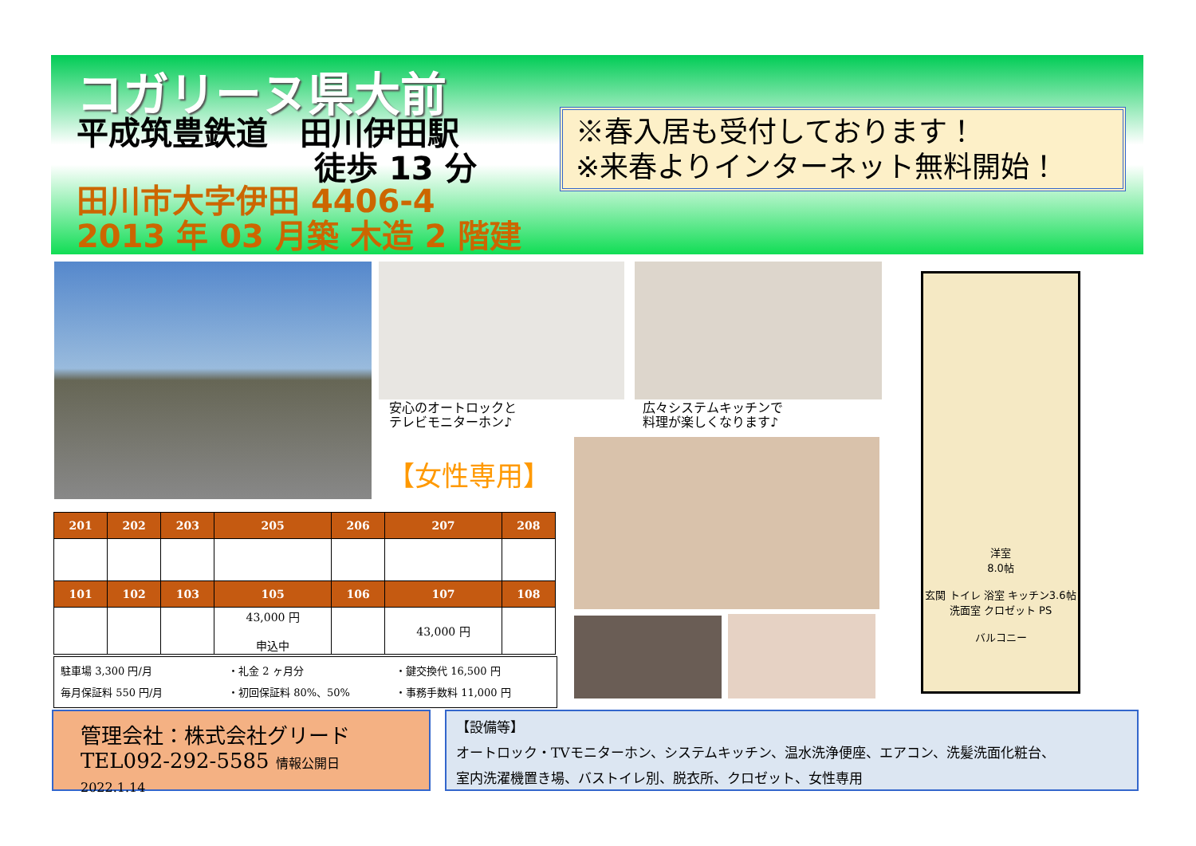コガリーヌ県大前
平成筑豊鉄道　田川伊田駅
徒歩 13 分
田川市大字伊田 4406-4
2013 年 03 月築 木造 2 階建
※春入居も受付しております！
※来春よりインターネット無料開始！
安心のオートロックと
テレビモニターホン♪
広々システムキッチンで
料理が楽しくなります♪
【女性専用】
洋室
8.0帖
玄関 トイレ 浴室 キッチン3.6帖 洗面室 クロゼット PS
バルコニー
| 201 | 202 | 203 | 205 | 206 | 207 | 208 |
| --- | --- | --- | --- | --- | --- | --- |
| 101 | 102 | 103 | 105 | 106 | 107 | 108 |
| | | | 43,000 円 申込中 | | 43,000 円 | |
駐車場 3,300 円/月
毎月保証料 550 円/月
・礼金 2 ヶ月分
・初回保証料 80%、50%
・鍵交換代 16,500 円
・事務手数料 11,000 円
管理会社：株式会社グリード
TEL092-292-5585 情報公開日 2022.1.14
【設備等】
オートロック・TVモニターホン、システムキッチン、温水洗浄便座、エアコン、洗髪洗面化粧台、
室内洗濯機置き場、バストイレ別、脱衣所、クロゼット、女性専用